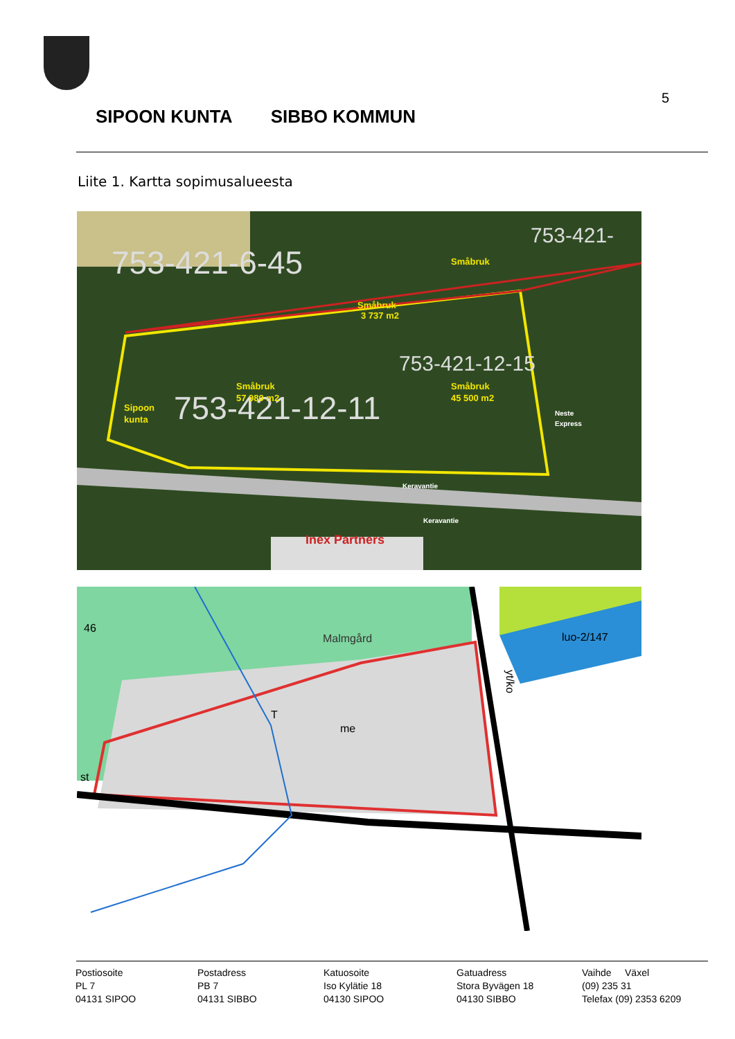5
SIPOON KUNTA SIBBO KOMMUN
Liite 1. Kartta sopimusalueesta
753-421-6-45
753-421-12-11
753-421-12-15
753-421-
Småbruk
Småbruk
3 737 m2
Småbruk
57 980 m2
Småbruk
45 500 m2
Sipoon
kunta
Keravantie
Keravantie
Neste
Express
Inex Partners
Malmgård
me
luo-2/147
46
st
T
yt/ko
Postiosoite
PL 7
04131 SIPOO
Postadress
PB 7
04131 SIBBO
Katuosoite
Iso Kylätie 18
04130 SIPOO
Gatuadress
Stora Byvägen 18
04130 SIBBO
Vaihde Växel
(09) 235 31
Telefax (09) 2353 6209